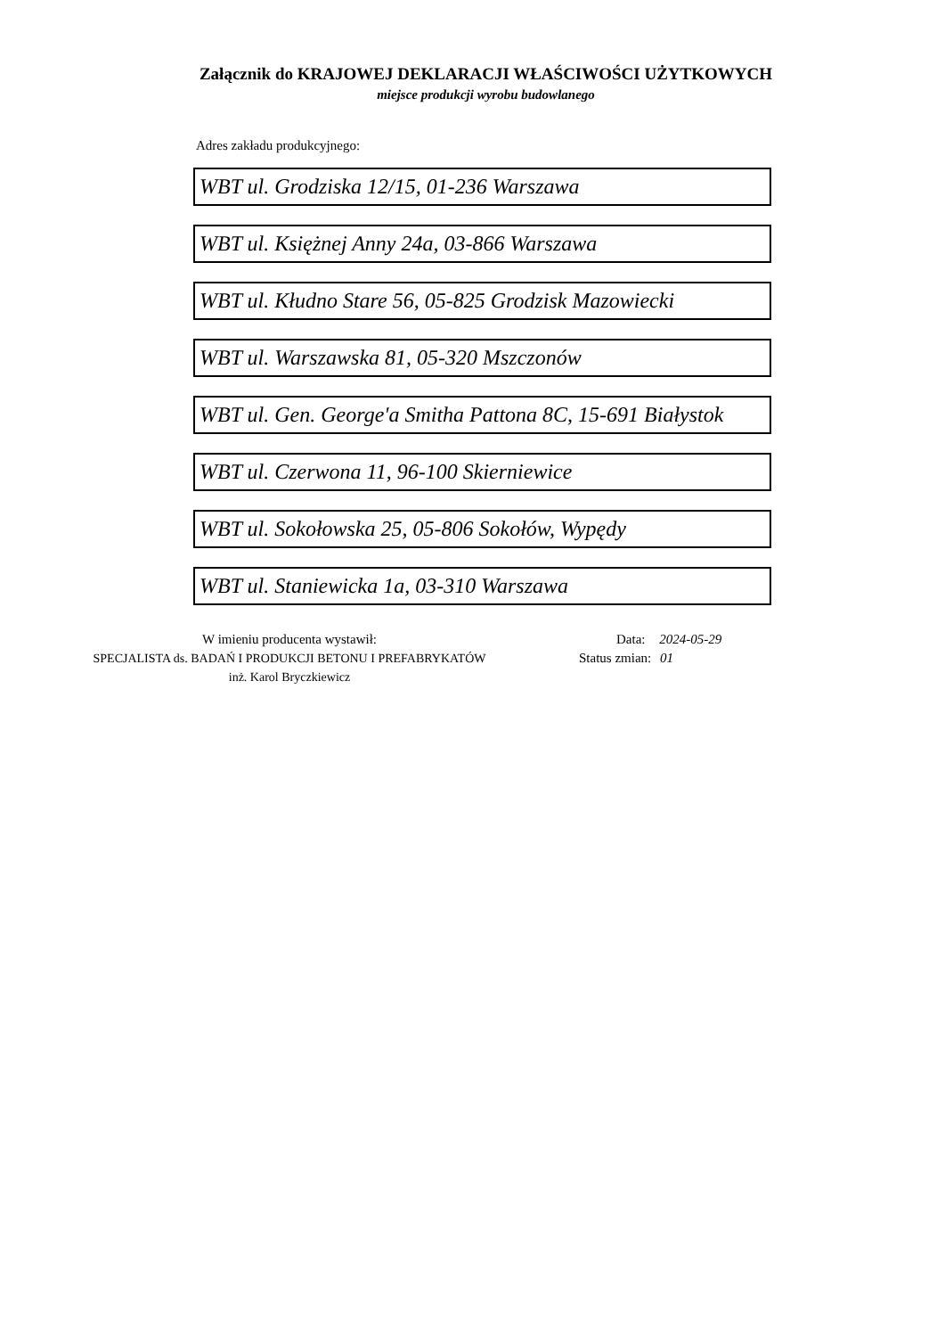Załącznik do KRAJOWEJ DEKLARACJI WŁAŚCIWOŚCI UŻYTKOWYCH
miejsce produkcji wyrobu budowlanego
Adres zakładu produkcyjnego:
WBT ul. Grodziska 12/15, 01-236 Warszawa
WBT ul. Księżnej Anny 24a, 03-866 Warszawa
WBT ul. Kłudno Stare 56, 05-825 Grodzisk Mazowiecki
WBT ul. Warszawska 81, 05-320 Mszczonów
WBT ul. Gen. George'a Smitha Pattona 8C, 15-691 Białystok
WBT ul. Czerwona 11, 96-100 Skierniewice
WBT ul. Sokołowska 25, 05-806 Sokołów, Wypędy
WBT ul. Staniewicka 1a, 03-310 Warszawa
W imieniu producenta wystawił:
SPECJALISTA ds. BADAŃ I PRODUKCJI BETONU I PREFABRYKATÓW
inż. Karol Bryczkiewicz
Data: 2024-05-29
Status zmian: 01